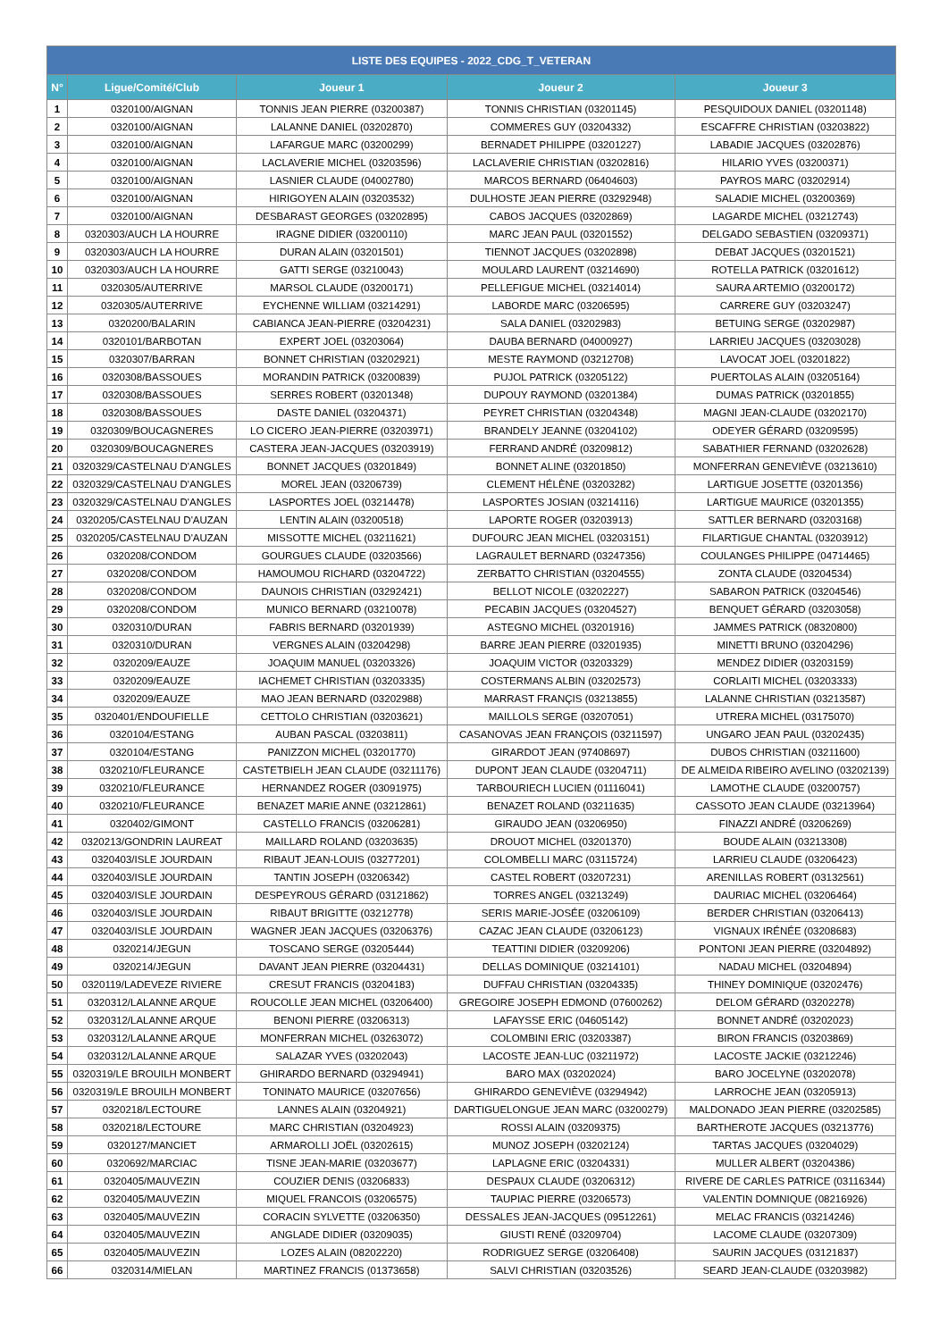| LISTE DES EQUIPES - 2022_CDG_T_VETERAN | | | | |
| --- | --- | --- | --- | --- |
| N° | Ligue/Comité/Club | Joueur 1 | Joueur 2 | Joueur 3 |
| 1 | 0320100/AIGNAN | TONNIS JEAN PIERRE (03200387) | TONNIS CHRISTIAN (03201145) | PESQUIDOUX DANIEL (03201148) |
| 2 | 0320100/AIGNAN | LALANNE DANIEL (03202870) | COMMERES GUY (03204332) | ESCAFFRE CHRISTIAN (03203822) |
| 3 | 0320100/AIGNAN | LAFARGUE MARC (03200299) | BERNADET PHILIPPE (03201227) | LABADIE JACQUES (03202876) |
| 4 | 0320100/AIGNAN | LACLAVERIE MICHEL (03203596) | LACLAVERIE CHRISTIAN (03202816) | HILARIO YVES (03200371) |
| 5 | 0320100/AIGNAN | LASNIER CLAUDE (04002780) | MARCOS BERNARD (06404603) | PAYROS MARC (03202914) |
| 6 | 0320100/AIGNAN | HIRIGOYEN ALAIN (03203532) | DULHOSTE JEAN PIERRE (03292948) | SALADIE MICHEL (03200369) |
| 7 | 0320100/AIGNAN | DESBARAST GEORGES (03202895) | CABOS JACQUES (03202869) | LAGARDE MICHEL (03212743) |
| 8 | 0320303/AUCH LA HOURRE | IRAGNE DIDIER (03200110) | MARC JEAN PAUL (03201552) | DELGADO SEBASTIEN (03209371) |
| 9 | 0320303/AUCH LA HOURRE | DURAN ALAIN (03201501) | TIENNOT JACQUES (03202898) | DEBAT JACQUES (03201521) |
| 10 | 0320303/AUCH LA HOURRE | GATTI SERGE (03210043) | MOULARD LAURENT (03214690) | ROTELLA PATRICK (03201612) |
| 11 | 0320305/AUTERRIVE | MARSOL CLAUDE (03200171) | PELLEFIGUE MICHEL (03214014) | SAURA ARTEMIO (03200172) |
| 12 | 0320305/AUTERRIVE | EYCHENNE WILLIAM (03214291) | LABORDE MARC (03206595) | CARRERE GUY (03203247) |
| 13 | 0320200/BALARIN | CABIANCA JEAN-PIERRE (03204231) | SALA DANIEL (03202983) | BETUING SERGE (03202987) |
| 14 | 0320101/BARBOTAN | EXPERT JOEL (03203064) | DAUBA BERNARD (04000927) | LARRIEU JACQUES (03203028) |
| 15 | 0320307/BARRAN | BONNET CHRISTIAN (03202921) | MESTE RAYMOND (03212708) | LAVOCAT JOEL (03201822) |
| 16 | 0320308/BASSOUES | MORANDIN PATRICK (03200839) | PUJOL PATRICK (03205122) | PUERTOLAS ALAIN (03205164) |
| 17 | 0320308/BASSOUES | SERRES ROBERT (03201348) | DUPOUY RAYMOND (03201384) | DUMAS PATRICK (03201855) |
| 18 | 0320308/BASSOUES | DASTE DANIEL (03204371) | PEYRET CHRISTIAN (03204348) | MAGNI JEAN-CLAUDE (03202170) |
| 19 | 0320309/BOUCAGNERES | LO CICERO JEAN-PIERRE (03203971) | BRANDELY JEANNE (03204102) | ODEYER GÉRARD (03209595) |
| 20 | 0320309/BOUCAGNERES | CASTERA JEAN-JACQUES (03203919) | FERRAND ANDRÉ (03209812) | SABATHIER FERNAND (03202628) |
| 21 | 0320329/CASTELNAU D'ANGLES | BONNET JACQUES (03201849) | BONNET ALINE (03201850) | MONFERRAN GENEVIÈVE (03213610) |
| 22 | 0320329/CASTELNAU D'ANGLES | MOREL JEAN (03206739) | CLEMENT HÉLÈNE (03203282) | LARTIGUE JOSETTE (03201356) |
| 23 | 0320329/CASTELNAU D'ANGLES | LASPORTES JOEL (03214478) | LASPORTES JOSIAN (03214116) | LARTIGUE MAURICE (03201355) |
| 24 | 0320205/CASTELNAU D'AUZAN | LENTIN ALAIN (03200518) | LAPORTE ROGER (03203913) | SATTLER BERNARD (03203168) |
| 25 | 0320205/CASTELNAU D'AUZAN | MISSOTTE MICHEL (03211621) | DUFOURC JEAN MICHEL (03203151) | FILARTIGUE CHANTAL (03203912) |
| 26 | 0320208/CONDOM | GOURGUES CLAUDE (03203566) | LAGRAULET BERNARD (03247356) | COULANGES PHILIPPE (04714465) |
| 27 | 0320208/CONDOM | HAMOUMOU RICHARD (03204722) | ZERBATTO CHRISTIAN (03204555) | ZONTA CLAUDE (03204534) |
| 28 | 0320208/CONDOM | DAUNOIS CHRISTIAN (03292421) | BELLOT NICOLE (03202227) | SABARON PATRICK (03204546) |
| 29 | 0320208/CONDOM | MUNICO BERNARD (03210078) | PECABIN JACQUES (03204527) | BENQUET GÉRARD (03203058) |
| 30 | 0320310/DURAN | FABRIS BERNARD (03201939) | ASTEGNO MICHEL (03201916) | JAMMES PATRICK (08320800) |
| 31 | 0320310/DURAN | VERGNES ALAIN (03204298) | BARRE JEAN PIERRE (03201935) | MINETTI BRUNO (03204296) |
| 32 | 0320209/EAUZE | JOAQUIM MANUEL (03203326) | JOAQUIM VICTOR (03203329) | MENDEZ DIDIER (03203159) |
| 33 | 0320209/EAUZE | IACHEMET CHRISTIAN (03203335) | COSTERMANS ALBIN (03202573) | CORLAITI MICHEL (03203333) |
| 34 | 0320209/EAUZE | MAO JEAN BERNARD (03202988) | MARRAST FRANÇIS (03213855) | LALANNE CHRISTIAN (03213587) |
| 35 | 0320401/ENDOUFIELLE | CETTOLO CHRISTIAN (03203621) | MAILLOLS SERGE (03207051) | UTRERA MICHEL (03175070) |
| 36 | 0320104/ESTANG | AUBAN PASCAL (03203811) | CASANOVAS JEAN FRANÇOIS (03211597) | UNGARO JEAN PAUL (03202435) |
| 37 | 0320104/ESTANG | PANIZZON MICHEL (03201770) | GIRARDOT JEAN (97408697) | DUBOS CHRISTIAN (03211600) |
| 38 | 0320210/FLEURANCE | CASTETBIELH JEAN CLAUDE (03211176) | DUPONT JEAN CLAUDE (03204711) | DE ALMEIDA RIBEIRO AVELINO (03202139) |
| 39 | 0320210/FLEURANCE | HERNANDEZ ROGER (03091975) | TARBOURIECH LUCIEN (01116041) | LAMOTHE CLAUDE (03200757) |
| 40 | 0320210/FLEURANCE | BENAZET MARIE ANNE (03212861) | BENAZET ROLAND (03211635) | CASSOTO JEAN CLAUDE (03213964) |
| 41 | 0320402/GIMONT | CASTELLO FRANCIS (03206281) | GIRAUDO JEAN (03206950) | FINAZZI ANDRÉ (03206269) |
| 42 | 0320213/GONDRIN LAUREAT | MAILLARD ROLAND (03203635) | DROUOT MICHEL (03201370) | BOUDE ALAIN (03213308) |
| 43 | 0320403/ISLE JOURDAIN | RIBAUT JEAN-LOUIS (03277201) | COLOMBELLI MARC (03115724) | LARRIEU CLAUDE (03206423) |
| 44 | 0320403/ISLE JOURDAIN | TANTIN JOSEPH (03206342) | CASTEL ROBERT (03207231) | ARENILLAS ROBERT (03132561) |
| 45 | 0320403/ISLE JOURDAIN | DESPEYROUS GÉRARD (03121862) | TORRES ANGEL (03213249) | DAURIAC MICHEL (03206464) |
| 46 | 0320403/ISLE JOURDAIN | RIBAUT BRIGITTE (03212778) | SERIS MARIE-JOSÉE (03206109) | BERDER CHRISTIAN (03206413) |
| 47 | 0320403/ISLE JOURDAIN | WAGNER JEAN JACQUES (03206376) | CAZAC JEAN CLAUDE (03206123) | VIGNAUX IRÉNÉE (03208683) |
| 48 | 0320214/JEGUN | TOSCANO SERGE (03205444) | TEATTINI DIDIER (03209206) | PONTONI JEAN PIERRE (03204892) |
| 49 | 0320214/JEGUN | DAVANT JEAN PIERRE (03204431) | DELLAS DOMINIQUE (03214101) | NADAU MICHEL (03204894) |
| 50 | 0320119/LADEVEZE RIVIERE | CRESUT FRANCIS (03204183) | DUFFAU CHRISTIAN (03204335) | THINEY DOMINIQUE (03202476) |
| 51 | 0320312/LALANNE ARQUE | ROUCOLLE JEAN MICHEL (03206400) | GREGOIRE JOSEPH EDMOND (07600262) | DELOM GÉRARD (03202278) |
| 52 | 0320312/LALANNE ARQUE | BENONI PIERRE (03206313) | LAFAYSSE ERIC (04605142) | BONNET ANDRÉ (03202023) |
| 53 | 0320312/LALANNE ARQUE | MONFERRAN MICHEL (03263072) | COLOMBINI ERIC (03203387) | BIRON FRANCIS (03203869) |
| 54 | 0320312/LALANNE ARQUE | SALAZAR YVES (03202043) | LACOSTE JEAN-LUC (03211972) | LACOSTE JACKIE (03212246) |
| 55 | 0320319/LE BROUILH MONBERT | GHIRARDO BERNARD (03294941) | BARO MAX (03202024) | BARO JOCELYNE (03202078) |
| 56 | 0320319/LE BROUILH MONBERT | TONINATO MAURICE (03207656) | GHIRARDO GENEVIÈVE (03294942) | LARROCHE JEAN (03205913) |
| 57 | 0320218/LECTOURE | LANNES ALAIN (03204921) | DARTIGUELONGUE JEAN MARC (03200279) | MALDONADO JEAN PIERRE (03202585) |
| 58 | 0320218/LECTOURE | MARC CHRISTIAN (03204923) | ROSSI ALAIN (03209375) | BARTHEROTE JACQUES (03213776) |
| 59 | 0320127/MANCIET | ARMAROLLI JOËL (03202615) | MUNOZ JOSEPH (03202124) | TARTAS JACQUES (03204029) |
| 60 | 0320692/MARCIAC | TISNE JEAN-MARIE (03203677) | LAPLAGNE ERIC (03204331) | MULLER ALBERT (03204386) |
| 61 | 0320405/MAUVEZIN | COUZIER DENIS (03206833) | DESPAUX CLAUDE (03206312) | RIVERE DE CARLES PATRICE (03116344) |
| 62 | 0320405/MAUVEZIN | MIQUEL FRANCOIS (03206575) | TAUPIAC PIERRE (03206573) | VALENTIN DOMNIQUE (08216926) |
| 63 | 0320405/MAUVEZIN | CORACIN SYLVETTE (03206350) | DESSALES JEAN-JACQUES (09512261) | MELAC FRANCIS (03214246) |
| 64 | 0320405/MAUVEZIN | ANGLADE DIDIER (03209035) | GIUSTI RENÉ (03209704) | LACOME CLAUDE (03207309) |
| 65 | 0320405/MAUVEZIN | LOZES ALAIN (08202220) | RODRIGUEZ SERGE (03206408) | SAURIN JACQUES (03121837) |
| 66 | 0320314/MIELAN | MARTINEZ FRANCIS (01373658) | SALVI CHRISTIAN (03203526) | SEARD JEAN-CLAUDE (03203982) |